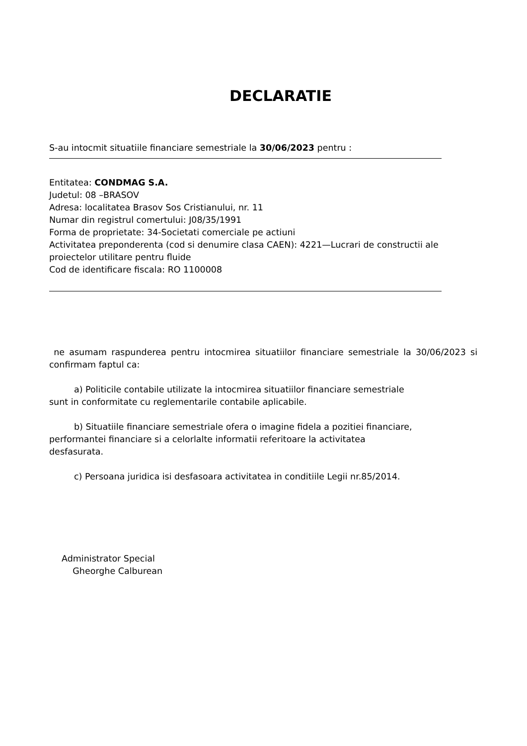DECLARATIE
S-au intocmit situatiile financiare semestriale la 30/06/2023 pentru :
Entitatea: CONDMAG S.A.
Judetul: 08 –BRASOV
Adresa: localitatea Brasov Sos Cristianului, nr. 11
Numar din registrul comertului: J08/35/1991
Forma de proprietate: 34-Societati comerciale pe actiuni
Activitatea preponderenta (cod si denumire clasa CAEN): 4221—Lucrari de constructii ale proiectelor utilitare pentru fluide
Cod de identificare fiscala: RO 1100008
ne asumam raspunderea pentru intocmirea situatiilor financiare semestriale la 30/06/2023 si confirmam faptul ca:
a) Politicile contabile utilizate la intocmirea situatiilor financiare semestriale
sunt in conformitate cu reglementarile contabile aplicabile.
b) Situatiile financiare semestriale ofera o imagine fidela a pozitiei financiare,
performantei financiare si a celorlalte informatii referitoare la activitatea
desfasurata.
c) Persoana juridica isi desfasoara activitatea in conditiile Legii nr.85/2014.
Administrator Special
Gheorghe Calburean